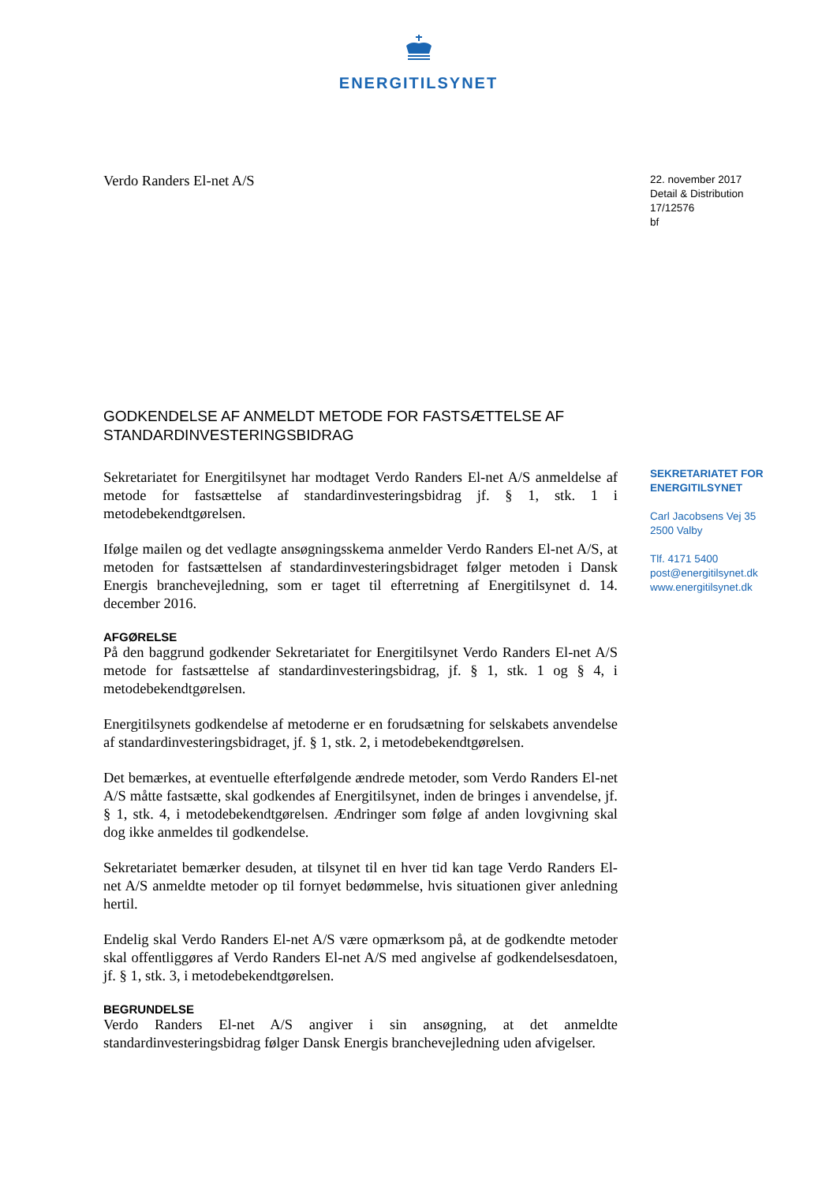ENERGITILSYNET
Verdo Randers El-net A/S
22. november 2017
Detail & Distribution
17/12576
bf
GODKENDELSE AF ANMELDT METODE FOR FASTSÆTTELSE AF STANDARDINVESTERINGSBIDRAG
Sekretariatet for Energitilsynet har modtaget Verdo Randers El-net A/S anmeldelse af metode for fastsættelse af standardinvesteringsbidrag jf. § 1, stk. 1 i metodebekendtgørelsen.
Ifølge mailen og det vedlagte ansøgningsskema anmelder Verdo Randers El-net A/S, at metoden for fastsættelsen af standardinvesteringsbidraget følger metoden i Dansk Energis branchevejledning, som er taget til efterretning af Energitilsynet d. 14. december 2016.
AFGØRELSE
På den baggrund godkender Sekretariatet for Energitilsynet Verdo Randers El-net A/S metode for fastsættelse af standardinvesteringsbidrag, jf. § 1, stk. 1 og § 4, i metodebekendtgørelsen.
Energitilsynets godkendelse af metoderne er en forudsætning for selskabets anvendelse af standardinvesteringsbidraget, jf. § 1, stk. 2, i metodebekendtgørelsen.
Det bemærkes, at eventuelle efterfølgende ændrede metoder, som Verdo Randers El-net A/S måtte fastsætte, skal godkendes af Energitilsynet, inden de bringes i anvendelse, jf. § 1, stk. 4, i metodebekendtgørelsen. Ændringer som følge af anden lovgivning skal dog ikke anmeldes til godkendelse.
Sekretariatet bemærker desuden, at tilsynet til en hver tid kan tage Verdo Randers El-net A/S anmeldte metoder op til fornyet bedømmelse, hvis situationen giver anledning hertil.
Endelig skal Verdo Randers El-net A/S være opmærksom på, at de godkendte metoder skal offentliggøres af Verdo Randers El-net A/S med angivelse af godkendelsesdatoen, jf. § 1, stk. 3, i metodebekendtgørelsen.
BEGRUNDELSE
Verdo Randers El-net A/S angiver i sin ansøgning, at det anmeldte standardinvesteringsbidrag følger Dansk Energis branchevejledning uden afvigelser.
SEKRETARIATET FOR ENERGITILSYNET
Carl Jacobsens Vej 35
2500 Valby
Tlf. 4171 5400
post@energitilsynet.dk
www.energitilsynet.dk